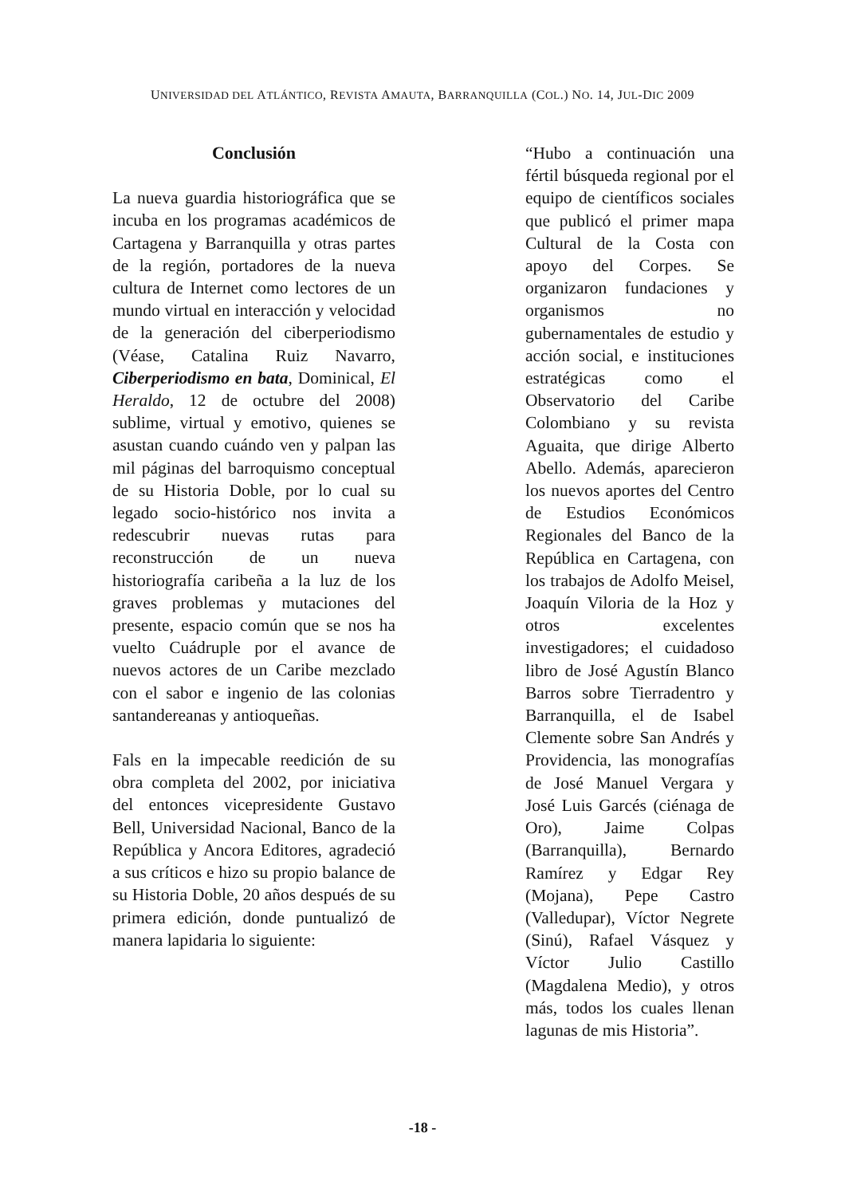UNIVERSIDAD DEL ATLÁNTICO, REVISTA AMAUTA, BARRANQUILLA (COL.) NO. 14, JUL-DIC 2009
Conclusión
La nueva guardia historiográfica que se incuba en los programas académicos de Cartagena y Barranquilla y otras partes de la región, portadores de la nueva cultura de Internet como lectores de un mundo virtual en interacción y velocidad de la generación del ciberperiodismo (Véase, Catalina Ruiz Navarro, Ciberperiodismo en bata, Dominical, El Heraldo, 12 de octubre del 2008) sublime, virtual y emotivo, quienes se asustan cuando cuándo ven y palpan las mil páginas del barroquismo conceptual de su Historia Doble, por lo cual su legado socio-histórico nos invita a redescubrir nuevas rutas para reconstrucción de un nueva historiografía caribeña a la luz de los graves problemas y mutaciones del presente, espacio común que se nos ha vuelto Cuádruple por el avance de nuevos actores de un Caribe mezclado con el sabor e ingenio de las colonias santandereanas y antioqueñas.
Fals en la impecable reedición de su obra completa del 2002, por iniciativa del entonces vicepresidente Gustavo Bell, Universidad Nacional, Banco de la República y Ancora Editores, agradeció a sus críticos e hizo su propio balance de su Historia Doble, 20 años después de su primera edición, donde puntualizó de manera lapidaria lo siguiente:
“Hubo a continuación una fértil búsqueda regional por el equipo de científicos sociales que publicó el primer mapa Cultural de la Costa con apoyo del Corpes. Se organizaron fundaciones y organismos no gubernamentales de estudio y acción social, e instituciones estratégicas como el Observatorio del Caribe Colombiano y su revista Aguaita, que dirige Alberto Abello. Además, aparecieron los nuevos aportes del Centro de Estudios Económicos Regionales del Banco de la República en Cartagena, con los trabajos de Adolfo Meisel, Joaquín Viloria de la Hoz y otros excelentes investigadores; el cuidadoso libro de José Agustín Blanco Barros sobre Tierradentro y Barranquilla, el de Isabel Clemente sobre San Andrés y Providencia, las monografías de José Manuel Vergara y José Luis Garcés (ciénaga de Oro), Jaime Colpas (Barranquilla), Bernardo Ramírez y Edgar Rey (Mojana), Pepe Castro (Valledupar), Víctor Negrete (Sinú), Rafael Vásquez y Víctor Julio Castillo (Magdalena Medio), y otros más, todos los cuales llenan lagunas de mis Historia”.
-18 -